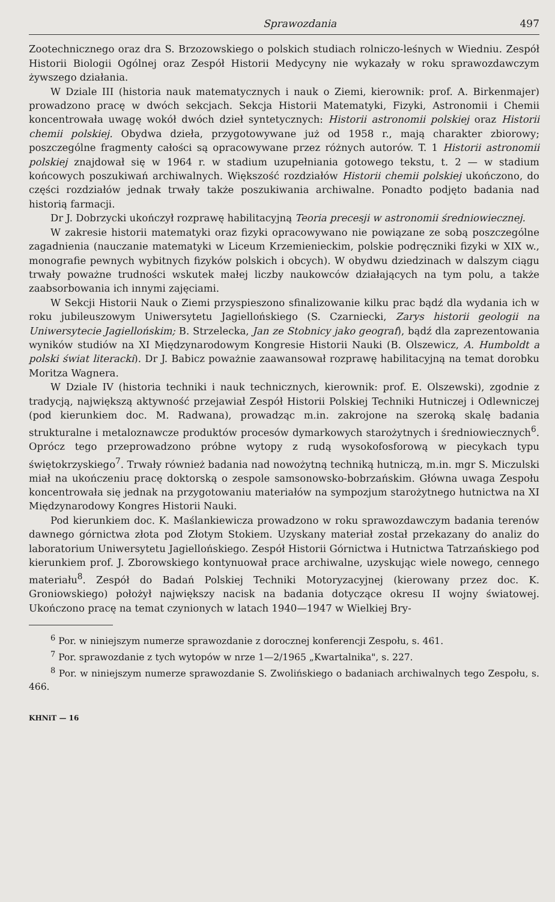Sprawozdania 497
Zootechnicznego oraz dra S. Brzozowskiego o polskich studiach rolniczo-leśnych w Wiedniu. Zespół Historii Biologii Ogólnej oraz Zespół Historii Medycyny nie wykazały w roku sprawozdawczym żywszego działania.
W Dziale III (historia nauk matematycznych i nauk o Ziemi, kierownik: prof. A. Birkenmajer) prowadzono pracę w dwóch sekcjach. Sekcja Historii Matematyki, Fizyki, Astronomii i Chemii koncentrowała uwagę wokół dwóch dzieł syntetycznych: Historii astronomii polskiej oraz Historii chemii polskiej. Obydwa dzieła, przygotowywane już od 1958 r., mają charakter zbiorowy; poszczególne fragmenty całości są opracowywane przez różnych autorów. T. 1 Historii astronomii polskiej znajdował się w 1964 r. w stadium uzupełniania gotowego tekstu, t. 2 — w stadium końcowych poszukiwań archiwalnych. Większość rozdziałów Historii chemii polskiej ukończono, do części rozdziałów jednak trwały także poszukiwania archiwalne. Ponadto podjęto badania nad historią farmacji.
Dr J. Dobrzycki ukończył rozprawę habilitacyjną Teoria precesji w astronomii średniowiecznej.
W zakresie historii matematyki oraz fizyki opracowywano nie powiązane ze sobą poszczególne zagadnienia (nauczanie matematyki w Liceum Krzemienieckim, polskie podręczniki fizyki w XIX w., monografie pewnych wybitnych fizyków polskich i obcych). W obydwu dziedzinach w dalszym ciągu trwały poważne trudności wskutek małej liczby naukowców działających na tym polu, a także zaabsorbowania ich innymi zajęciami.
W Sekcji Historii Nauk o Ziemi przyspieszono sfinalizowanie kilku prac bądź dla wydania ich w roku jubileuszowym Uniwersytetu Jagiellońskiego (S. Czarniecki, Zarys historii geologii na Uniwersytecie Jagiellońskim; B. Strzelecka, Jan ze Stobnicy jako geograf), bądź dla zaprezentowania wyników studiów na XI Międzynarodowym Kongresie Historii Nauki (B. Olszewicz, A. Humboldt a polski świat literacki). Dr J. Babicz poważnie zaawansował rozprawę habilitacyjną na temat dorobku Moritza Wagnera.
W Dziale IV (historia techniki i nauk technicznych, kierownik: prof. E. Olszewski), zgodnie z tradycją, największą aktywność przejawiał Zespół Historii Polskiej Techniki Hutniczej i Odlewniczej (pod kierunkiem doc. M. Radwana), prowadząc m.in. zakrojone na szeroką skalę badania strukturalne i metaloznawcze produktów procesów dymarkowych starożytnych i średniowiecznych<sup>6</sup>. Oprócz tego przeprowadzono próbne wytopy z rudą wysokofosforową w piecykach typu świętokrzyskiego<sup>7</sup>. Trwały również badania nad nowożytną techniką hutniczą, m.in. mgr S. Miczulski miał na ukończeniu pracę doktorską o zespole samsonowsko-bobrzańskim. Główna uwaga Zespołu koncentrowała się jednak na przygotowaniu materiałów na sympozjum starożytnego hutnictwa na XI Międzynarodowy Kongres Historii Nauki.
Pod kierunkiem doc. K. Maślankiewicza prowadzono w roku sprawozdawczym badania terenów dawnego górnictwa złota pod Złotym Stokiem. Uzyskany materiał został przekazany do analiz do laboratorium Uniwersytetu Jagiellońskiego. Zespół Historii Górnictwa i Hutnictwa Tatrzańskiego pod kierunkiem prof. J. Zborowskiego kontynuował prace archiwalne, uzyskując wiele nowego, cennego materiału<sup>8</sup>. Zespół do Badań Polskiej Techniki Motoryzacyjnej (kierowany przez doc. K. Groniowskiego) położył największy nacisk na badania dotyczące okresu II wojny światowej. Ukończono pracę na temat czynionych w latach 1940—1947 w Wielkiej Bry-
<sup>6</sup> Por. w niniejszym numerze sprawozdanie z dorocznej konferencji Zespołu, s. 461.
<sup>7</sup> Por. sprawozdanie z tych wytopów w nrze 1—2/1965 „Kwartalnika", s. 227.
<sup>8</sup> Por. w niniejszym numerze sprawozdanie S. Zwolińskiego o badaniach archiwalnych tego Zespołu, s. 466.
KHNiT — 16